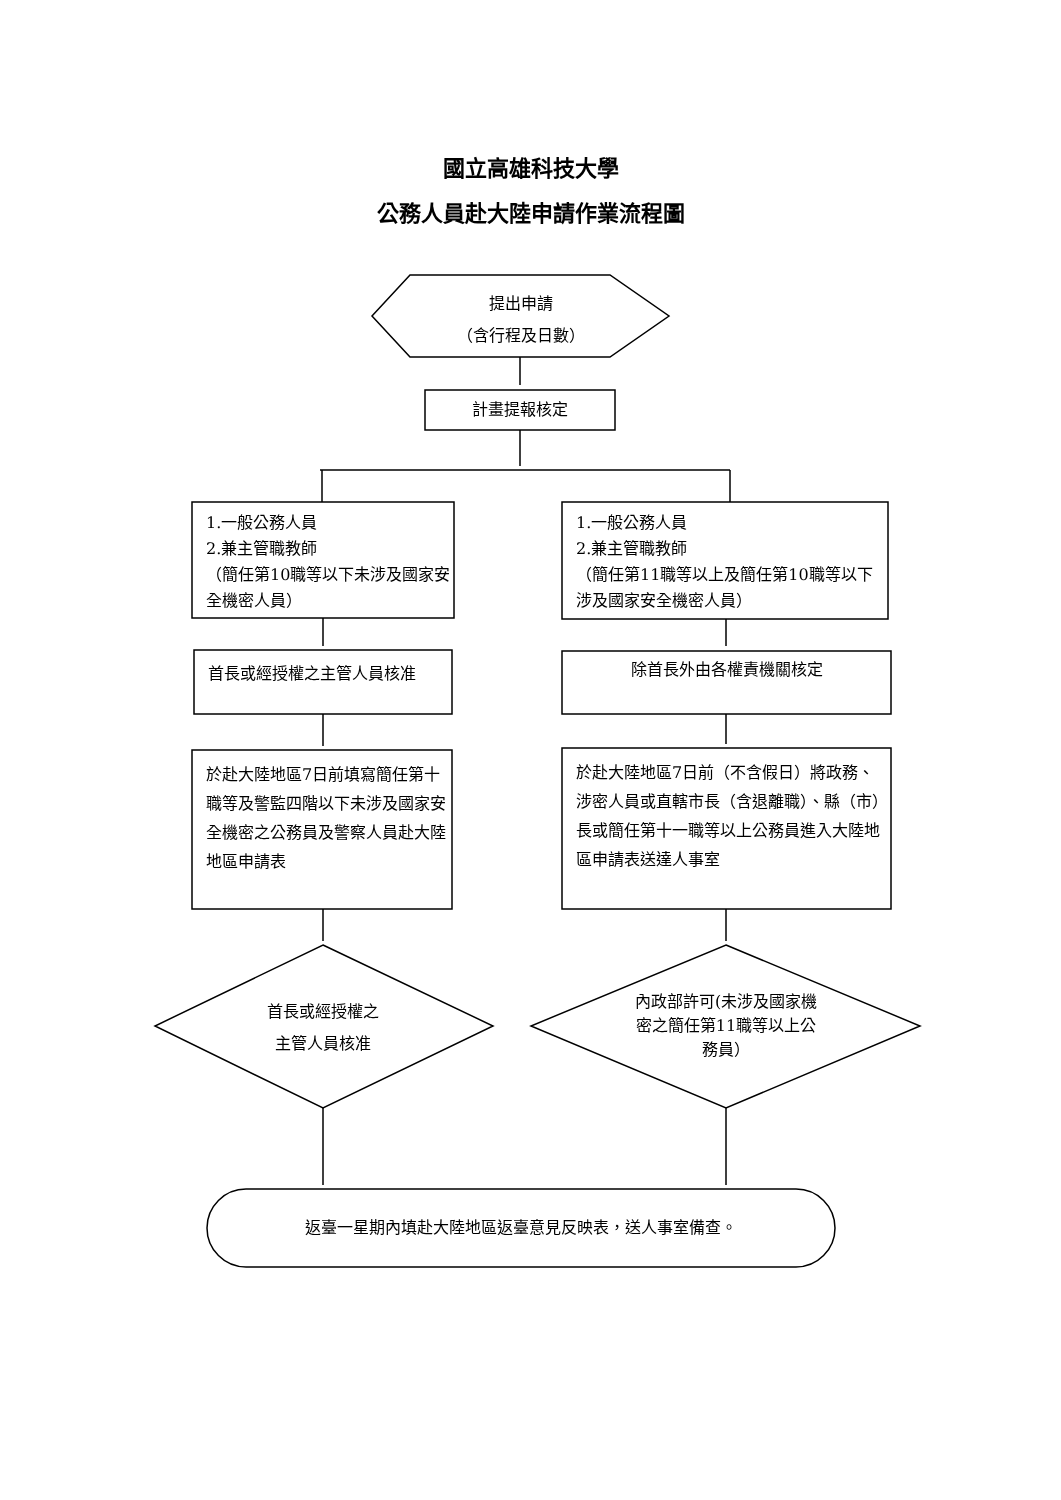國立高雄科技大學
公務人員赴大陸申請作業流程圖
提出申請
（含行程及日數）
計畫提報核定
1.一般公務人員
2.兼主管職教師
（簡任第10職等以下未涉及國家安全機密人員）
1.一般公務人員
2.兼主管職教師
（簡任第11職等以上及簡任第10職等以下涉及國家安全機密人員）
首長或經授權之主管人員核准 除首長外由各權責機關核定
於赴大陸地區7日前填寫簡任第十職等及警監四階以下未涉及國家安全機密之公務員及警察人員赴大陸地區申請表
於赴大陸地區7日前（不含假日）將政務、涉密人員或直轄市長（含退離職）、縣（市）長或簡任第十一職等以上公務員進入大陸地區申請表送達人事室
首長或經授權之
主管人員核准
內政部許可(未涉及國家機密之簡任第11職等以上公務員）
返臺一星期內填赴大陸地區返臺意見反映表，送人事室備查。